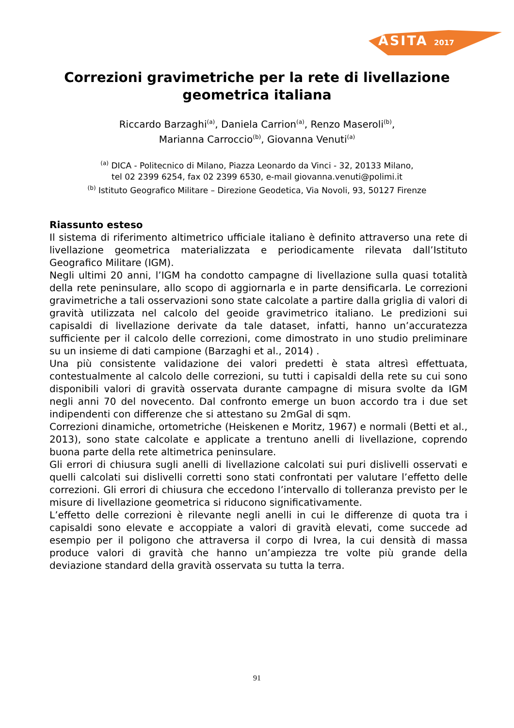ASITA 2017
Correzioni gravimetriche per la rete di livellazione
geometrica italiana
Riccardo Barzaghi<sup>(a)</sup>, Daniela Carrion<sup>(a)</sup>, Renzo Maseroli<sup>(b)</sup>,
Marianna Carroccio<sup>(b)</sup>, Giovanna Venuti<sup>(a)</sup>
<sup>(a)</sup> DICA - Politecnico di Milano, Piazza Leonardo da Vinci - 32, 20133 Milano,
tel 02 2399 6254, fax 02 2399 6530, e-mail giovanna.venuti@polimi.it
<sup>(b)</sup> Istituto Geografico Militare – Direzione Geodetica, Via Novoli, 93, 50127 Firenze
Riassunto esteso
Il sistema di riferimento altimetrico ufficiale italiano è definito attraverso una rete di livellazione geometrica materializzata e periodicamente rilevata dall’Istituto Geografico Militare (IGM).
Negli ultimi 20 anni, l’IGM ha condotto campagne di livellazione sulla quasi totalità della rete peninsulare, allo scopo di aggiornarla e in parte densificarla. Le correzioni gravimetriche a tali osservazioni sono state calcolate a partire dalla griglia di valori di gravità utilizzata nel calcolo del geoide gravimetrico italiano. Le predizioni sui capisaldi di livellazione derivate da tale dataset, infatti, hanno un’accuratezza sufficiente per il calcolo delle correzioni, come dimostrato in uno studio preliminare su un insieme di dati campione (Barzaghi et al., 2014) .
Una più consistente validazione dei valori predetti è stata altresì effettuata, contestualmente al calcolo delle correzioni, su tutti i capisaldi della rete su cui sono disponibili valori di gravità osservata durante campagne di misura svolte da IGM negli anni 70 del novecento. Dal confronto emerge un buon accordo tra i due set indipendenti con differenze che si attestano su 2mGal di sqm.
Correzioni dinamiche, ortometriche (Heiskenen e Moritz, 1967) e normali (Betti et al., 2013), sono state calcolate e applicate a trentuno anelli di livellazione, coprendo buona parte della rete altimetrica peninsulare.
Gli errori di chiusura sugli anelli di livellazione calcolati sui puri dislivelli osservati e quelli calcolati sui dislivelli corretti sono stati confrontati per valutare l’effetto delle correzioni. Gli errori di chiusura che eccedono l’intervallo di tolleranza previsto per le misure di livellazione geometrica si riducono significativamente.
L’effetto delle correzioni è rilevante negli anelli in cui le differenze di quota tra i capisaldi sono elevate e accoppiate a valori di gravità elevati, come succede ad esempio per il poligono che attraversa il corpo di Ivrea, la cui densità di massa produce valori di gravità che hanno un’ampiezza tre volte più grande della deviazione standard della gravità osservata su tutta la terra.
91